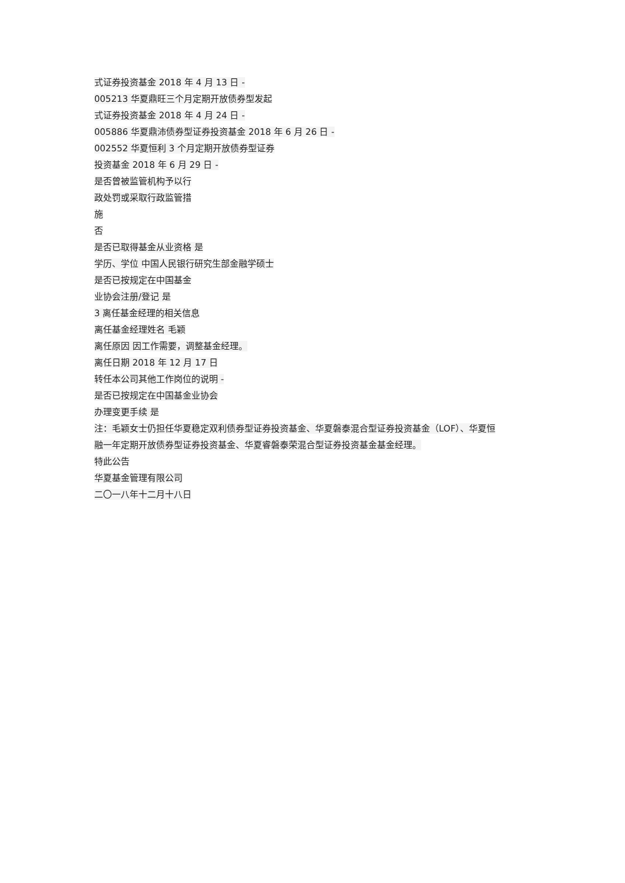式证券投资基金 2018 年 4 月 13 日 -
005213 华夏鼎旺三个月定期开放债券型发起
式证券投资基金 2018 年 4 月 24 日 -
005886 华夏鼎沛债券型证券投资基金 2018 年 6 月 26 日 -
002552 华夏恒利 3 个月定期开放债券型证券
投资基金 2018 年 6 月 29 日 -
是否曾被监管机构予以行
政处罚或采取行政监管措
施
否
是否已取得基金从业资格 是
学历、学位 中国人民银行研究生部金融学硕士
是否已按规定在中国基金
业协会注册/登记 是
3 离任基金经理的相关信息
离任基金经理姓名 毛颖
离任原因 因工作需要，调整基金经理。
离任日期 2018 年 12 月 17 日
转任本公司其他工作岗位的说明 -
是否已按规定在中国基金业协会
办理变更手续 是
注：毛颖女士仍担任华夏稳定双利债券型证券投资基金、华夏磐泰混合型证券投资基金（LOF）、华夏恒
融一年定期开放债券型证券投资基金、华夏睿磐泰荣混合型证券投资基金基金经理。
特此公告
华夏基金管理有限公司
二〇一八年十二月十八日